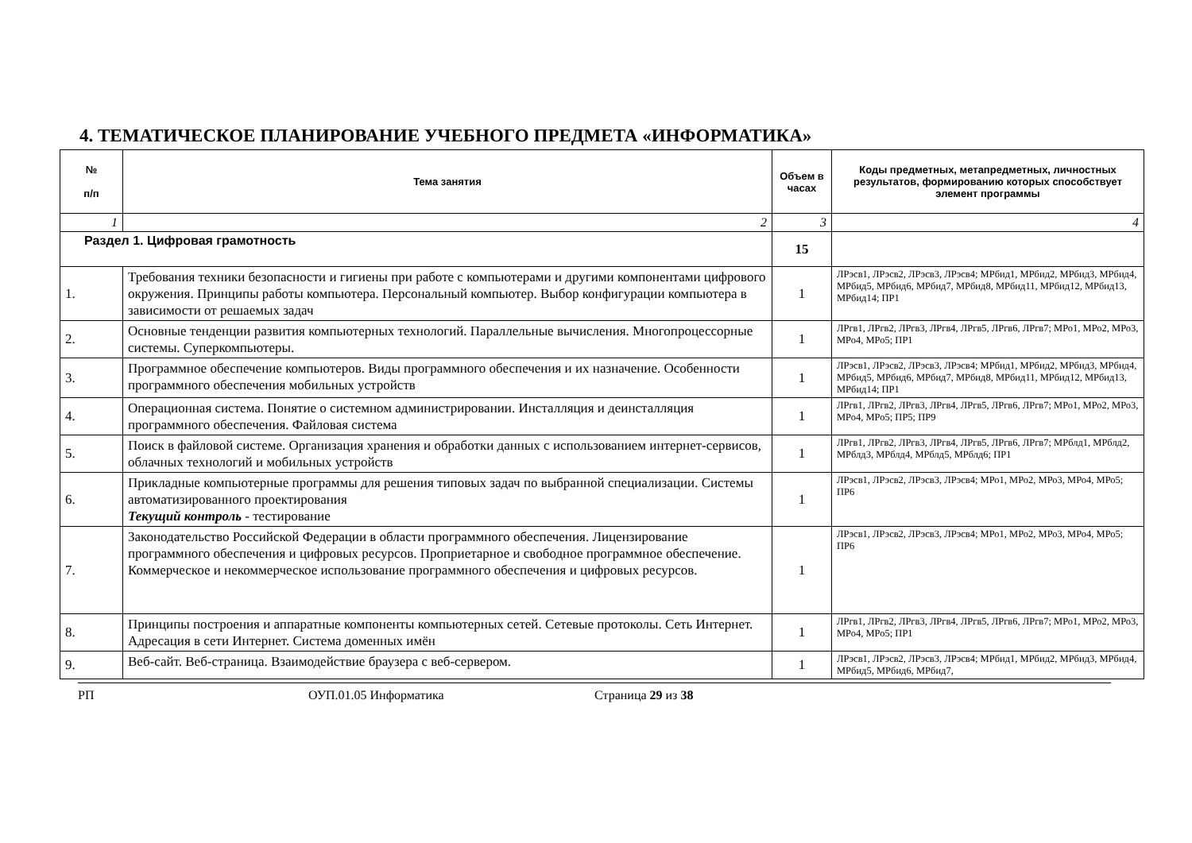4. ТЕМАТИЧЕСКОЕ ПЛАНИРОВАНИЕ УЧЕБНОГО ПРЕДМЕТА «ИНФОРМАТИКА»
| № п/п | Тема занятия | Объем в часах | Коды предметных, метапредметных, личностных результатов, формированию которых способствует элемент программы |
| --- | --- | --- | --- |
| 1 | 2 | 3 | 4 |
| Раздел 1. Цифровая грамотность | | 15 | |
| 1. | Требования техники безопасности и гигиены при работе с компьютерами и другими компонентами цифрового окружения. Принципы работы компьютера. Персональный компьютер. Выбор конфигурации компьютера в зависимости от решаемых задач | 1 | ЛРэсв1, ЛРэсв2, ЛРэсв3, ЛРэсв4; МРбид1, МРбид2, МРбид3, МРбид4, МРбид5, МРбид6, МРбид7, МРбид8, МРбид11, МРбид12, МРбид13, МРбид14; ПР1 |
| 2. | Основные тенденции развития компьютерных технологий. Параллельные вычисления. Многопроцессорные системы. Суперкомпьютеры. | 1 | ЛРгв1, ЛРгв2, ЛРгв3, ЛРгв4, ЛРгв5, ЛРгв6, ЛРгв7; МРо1, МРо2, МРо3, МРо4, МРо5; ПР1 |
| 3. | Программное обеспечение компьютеров. Виды программного обеспечения и их назначение. Особенности программного обеспечения мобильных устройств | 1 | ЛРэсв1, ЛРэсв2, ЛРэсв3, ЛРэсв4; МРбид1, МРбид2, МРбид3, МРбид4, МРбид5, МРбид6, МРбид7, МРбид8, МРбид11, МРбид12, МРбид13, МРбид14; ПР1 |
| 4. | Операционная система. Понятие о системном администрировании. Инсталляция и деинсталляция программного обеспечения. Файловая система | 1 | ЛРгв1, ЛРгв2, ЛРгв3, ЛРгв4, ЛРгв5, ЛРгв6, ЛРгв7; МРо1, МРо2, МРо3, МРо4, МРо5; ПР5; ПР9 |
| 5. | Поиск в файловой системе. Организация хранения и обработки данных с использованием интернет-сервисов, облачных технологий и мобильных устройств | 1 | ЛРгв1, ЛРгв2, ЛРгв3, ЛРгв4, ЛРгв5, ЛРгв6, ЛРгв7; МРблд1, МРблд2, МРблд3, МРблд4, МРблд5, МРблд6; ПР1 |
| 6. | Прикладные компьютерные программы для решения типовых задач по выбранной специализации. Системы автоматизированного проектирования Текущий контроль - тестирование | 1 | ЛРэсв1, ЛРэсв2, ЛРэсв3, ЛРэсв4; МРо1, МРо2, МРо3, МРо4, МРо5; ПР6 |
| 7. | Законодательство Российской Федерации в области программного обеспечения. Лицензирование программного обеспечения и цифровых ресурсов. Проприетарное и свободное программное обеспечение. Коммерческое и некоммерческое использование программного обеспечения и цифровых ресурсов. | 1 | ЛРэсв1, ЛРэсв2, ЛРэсв3, ЛРэсв4; МРо1, МРо2, МРо3, МРо4, МРо5; ПР6 |
| 8. | Принципы построения и аппаратные компоненты компьютерных сетей. Сетевые протоколы. Сеть Интернет. Адресация в сети Интернет. Система доменных имён | 1 | ЛРгв1, ЛРгв2, ЛРгв3, ЛРгв4, ЛРгв5, ЛРгв6, ЛРгв7; МРо1, МРо2, МРо3, МРо4, МРо5; ПР1 |
| 9. | Веб-сайт. Веб-страница. Взаимодействие браузера с веб-сервером. | 1 | ЛРэсв1, ЛРэсв2, ЛРэсв3, ЛРэсв4; МРбид1, МРбид2, МРбид3, МРбид4, МРбид5, МРбид6, МРбид7, |
РП ОУП.01.05 Информатика Страница 29 из 38